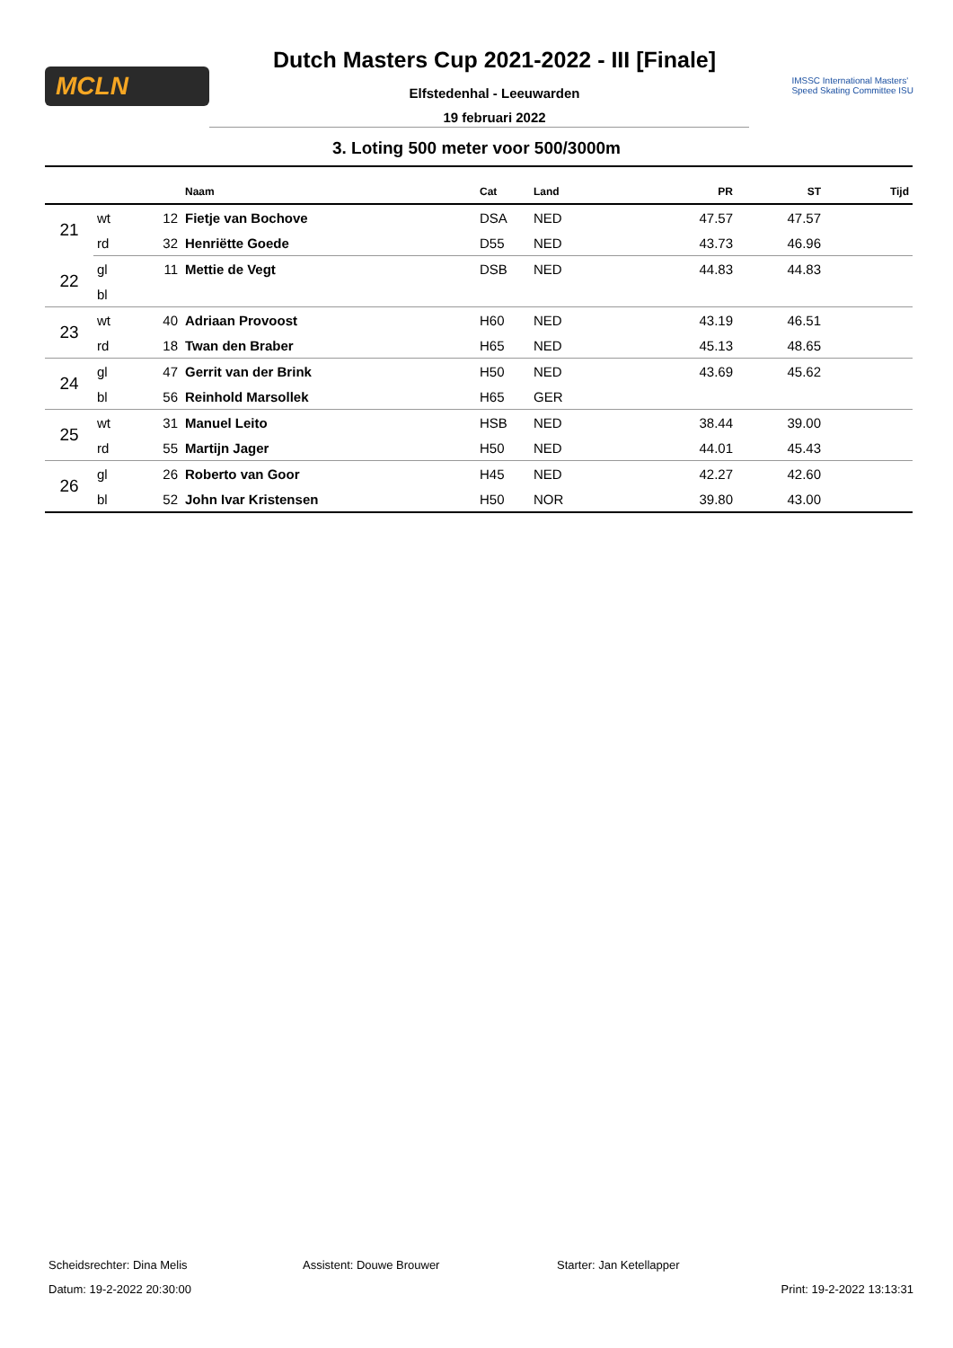MCLN
Dutch Masters Cup 2021-2022 - III [Finale]
Elfstedenhal - Leeuwarden
19 februari 2022
IMSSC International Masters'
Speed Skating Committee ISU
3. Loting 500 meter voor 500/3000m
| | | | Naam | Cat | Land | PR | ST | Tijd |
| --- | --- | --- | --- | --- | --- | --- | --- | --- |
| 21 | wt | 12 | Fietje van Bochove | DSA | NED | 47.57 | 47.57 | |
| | rd | 32 | Henriëtte Goede | D55 | NED | 43.73 | 46.96 | |
| 22 | gl | 11 | Mettie de Vegt | DSB | NED | 44.83 | 44.83 | |
| | bl | | | | | | | |
| 23 | wt | 40 | Adriaan Provoost | H60 | NED | 43.19 | 46.51 | |
| | rd | 18 | Twan den Braber | H65 | NED | 45.13 | 48.65 | |
| 24 | gl | 47 | Gerrit van der Brink | H50 | NED | 43.69 | 45.62 | |
| | bl | 56 | Reinhold Marsollek | H65 | GER | | | |
| 25 | wt | 31 | Manuel Leito | HSB | NED | 38.44 | 39.00 | |
| | rd | 55 | Martijn Jager | H50 | NED | 44.01 | 45.43 | |
| 26 | gl | 26 | Roberto van Goor | H45 | NED | 42.27 | 42.60 | |
| | bl | 52 | John Ivar Kristensen | H50 | NOR | 39.80 | 43.00 | |
Scheidsrechter: Dina Melis Assistent: Douwe Brouwer Starter: Jan Ketellapper
Datum: 19-2-2022 20:30:00 Print: 19-2-2022 13:13:31